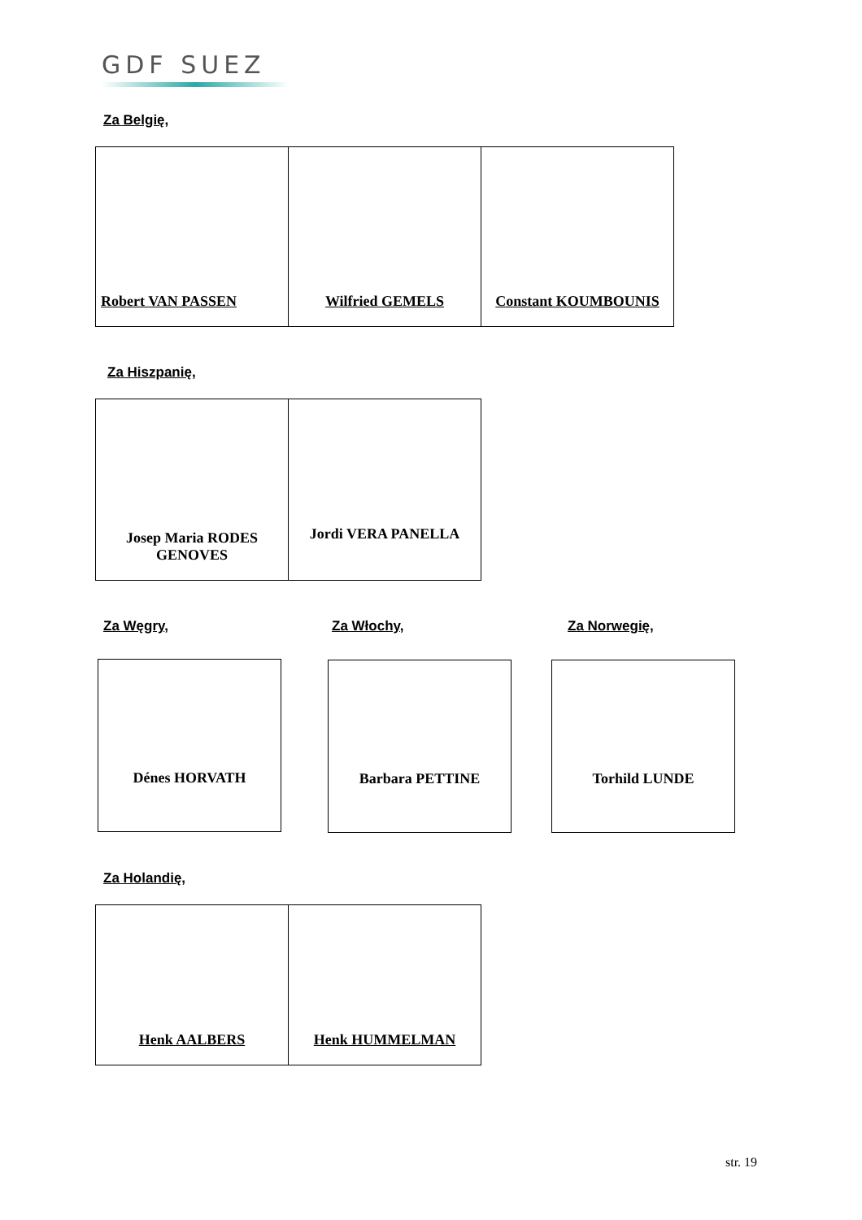GDF SUEZ
Za Belgię,
| Robert VAN PASSEN | Wilfried GEMELS | Constant KOUMBOUNIS |
Za Hiszpanię,
| Josep Maria RODES GENOVES | Jordi VERA PANELLA |
Za Węgry, Za Włochy, Za Norwegię,
Dénes HORVATH Barbara PETTINE Torhild LUNDE
Za Holandię,
| Henk AALBERS | Henk HUMMELMAN |
str. 19